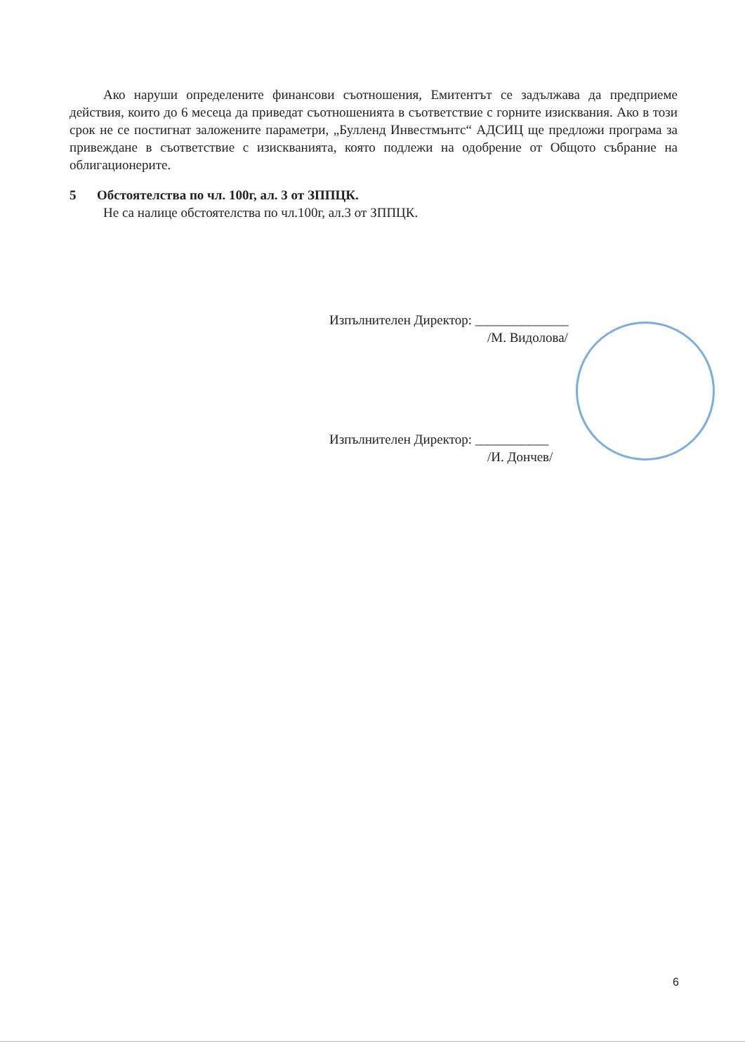Ако наруши определените финансови съотношения, Емитентът се задължава да предприеме действия, които до 6 месеца да приведат съотношенията в съответствие с горните изисквания. Ако в този срок не се постигнат заложените параметри, „Булленд Инвестмънтс“ АДСИЦ ще предложи програма за привеждане в съответствие с изискванията, която подлежи на одобрение от Общото събрание на облигационерите.
5 Обстоятелства по чл. 100г, ал. 3 от ЗППЦК.
Не са налице обстоятелства по чл.100г, ал.3 от ЗППЦК.
Изпълнителен Директор: ______________
/М. Видолова/
Изпълнителен Директор: ___________
/И. Дончев/
6